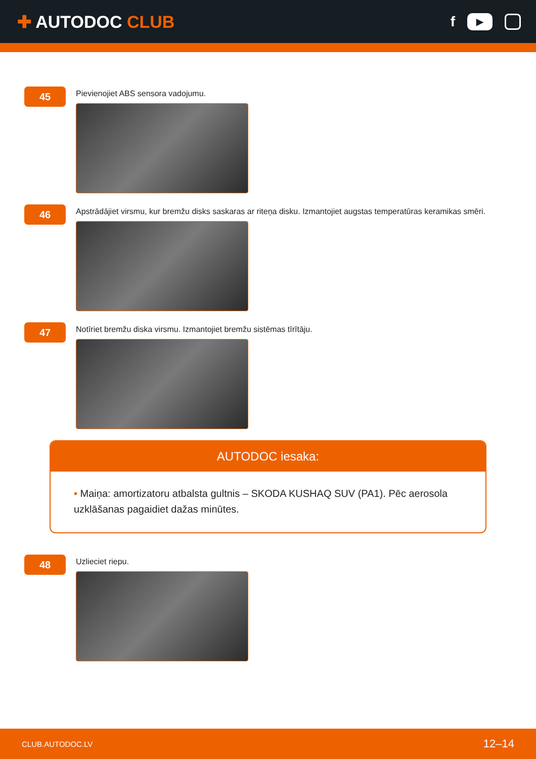✚ AUTODOC CLUB
f
▶
45
Pievienojiet ABS sensora vadojumu.
46
Apstrādājiet virsmu, kur bremžu disks saskaras ar riteņa disku. Izmantojiet augstas temperatūras keramikas smēri.
47
Notīriet bremžu diska virsmu. Izmantojiet bremžu sistēmas tīrītāju.
AUTODOC iesaka:
• Maiņa: amortizatoru atbalsta gultnis – SKODA KUSHAQ SUV (PA1). Pēc aerosola uzklāšanas pagaidiet dažas minūtes.
48
Uzlieciet riepu.
CLUB.AUTODOC.LV 12–14